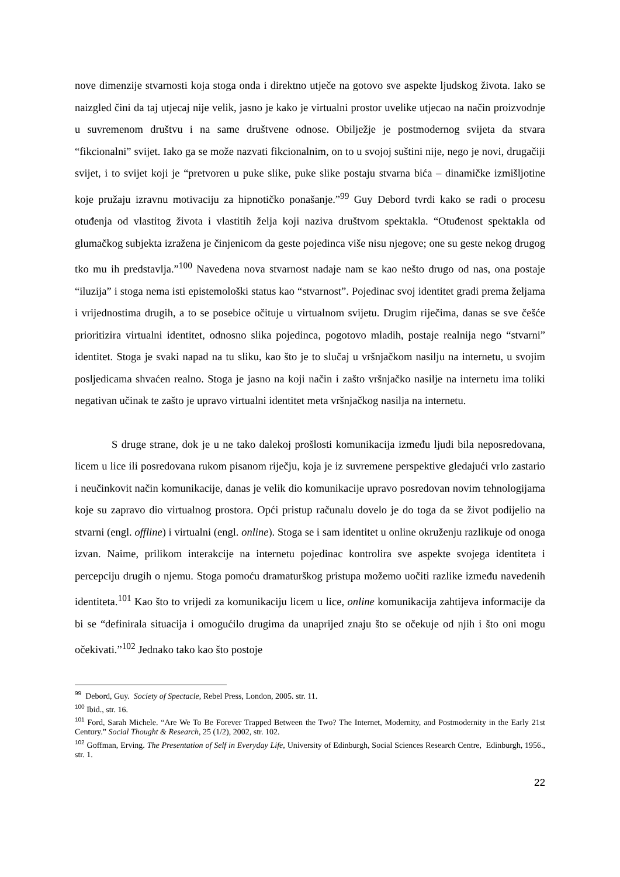nove dimenzije stvarnosti koja stoga onda i direktno utječe na gotovo sve aspekte ljudskog života. Iako se naizgled čini da taj utjecaj nije velik, jasno je kako je virtualni prostor uvelike utjecao na način proizvodnje u suvremenom društvu i na same društvene odnose. Obilježje je postmodernog svijeta da stvara “fikcionalni” svijet. Iako ga se može nazvati fikcionalnim, on to u svojoj suštini nije, nego je novi, drugačiji svijet, i to svijet koji je “pretvoren u puke slike, puke slike postaju stvarna bića – dinamičke izmišljotine koje pružaju izravnu motivaciju za hipnotičko ponašanje.”<sup>99</sup> Guy Debord tvrdi kako se radi o procesu otuđenja od vlastitog života i vlastitih želja koji naziva društvom spektakla. “Otuđenost spektakla od glumačkog subjekta izražena je činjenicom da geste pojedinca više nisu njegove; one su geste nekog drugog tko mu ih predstavlja.”<sup>100</sup> Navedena nova stvarnost nadaje nam se kao nešto drugo od nas, ona postaje “iluzija” i stoga nema isti epistemološki status kao “stvarnost”. Pojedinac svoj identitet gradi prema željama i vrijednostima drugih, a to se posebice očituje u virtualnom svijetu. Drugim riječima, danas se sve češće prioritizira virtualni identitet, odnosno slika pojedinca, pogotovo mladih, postaje realnija nego “stvarni” identitet. Stoga je svaki napad na tu sliku, kao što je to slučaj u vršnjačkom nasilju na internetu, u svojim posljedicama shvaćen realno. Stoga je jasno na koji način i zašto vršnjačko nasilje na internetu ima toliki negativan učinak te zašto je upravo virtualni identitet meta vršnjačkog nasilja na internetu.
S druge strane, dok je u ne tako dalekoj prošlosti komunikacija između ljudi bila neposredovana, licem u lice ili posredovana rukom pisanom riječju, koja je iz suvremene perspektive gledajući vrlo zastario i neučinkovit način komunikacije, danas je velik dio komunikacije upravo posredovan novim tehnologijama koje su zapravo dio virtualnog prostora. Opći pristup računalu dovelo je do toga da se život podijelio na stvarni (engl. offline) i virtualni (engl. online). Stoga se i sam identitet u online okruženju razlikuje od onoga izvan. Naime, prilikom interakcije na internetu pojedinac kontrolira sve aspekte svojega identiteta i percepciju drugih o njemu. Stoga pomoću dramaturškog pristupa možemo uočiti razlike između navedenih identiteta.<sup>101</sup> Kao što to vrijedi za komunikaciju licem u lice, online komunikacija zahtijeva informacije da bi se “definirala situacija i omogućilo drugima da unaprijed znaju što se očekuje od njih i što oni mogu očekivati.”<sup>102</sup> Jednako tako kao što postoje
<sup>99</sup> Debord, Guy. Society of Spectacle, Rebel Press, London, 2005. str. 11.
<sup>100</sup> Ibid., str. 16.
<sup>101</sup> Ford, Sarah Michele. “Are We To Be Forever Trapped Between the Two? The Internet, Modernity, and Postmodernity in the Early 21st Century.” Social Thought & Research, 25 (1/2), 2002, str. 102.
<sup>102</sup> Goffman, Erving. The Presentation of Self in Everyday Life, University of Edinburgh, Social Sciences Research Centre, Edinburgh, 1956., str. 1.
22